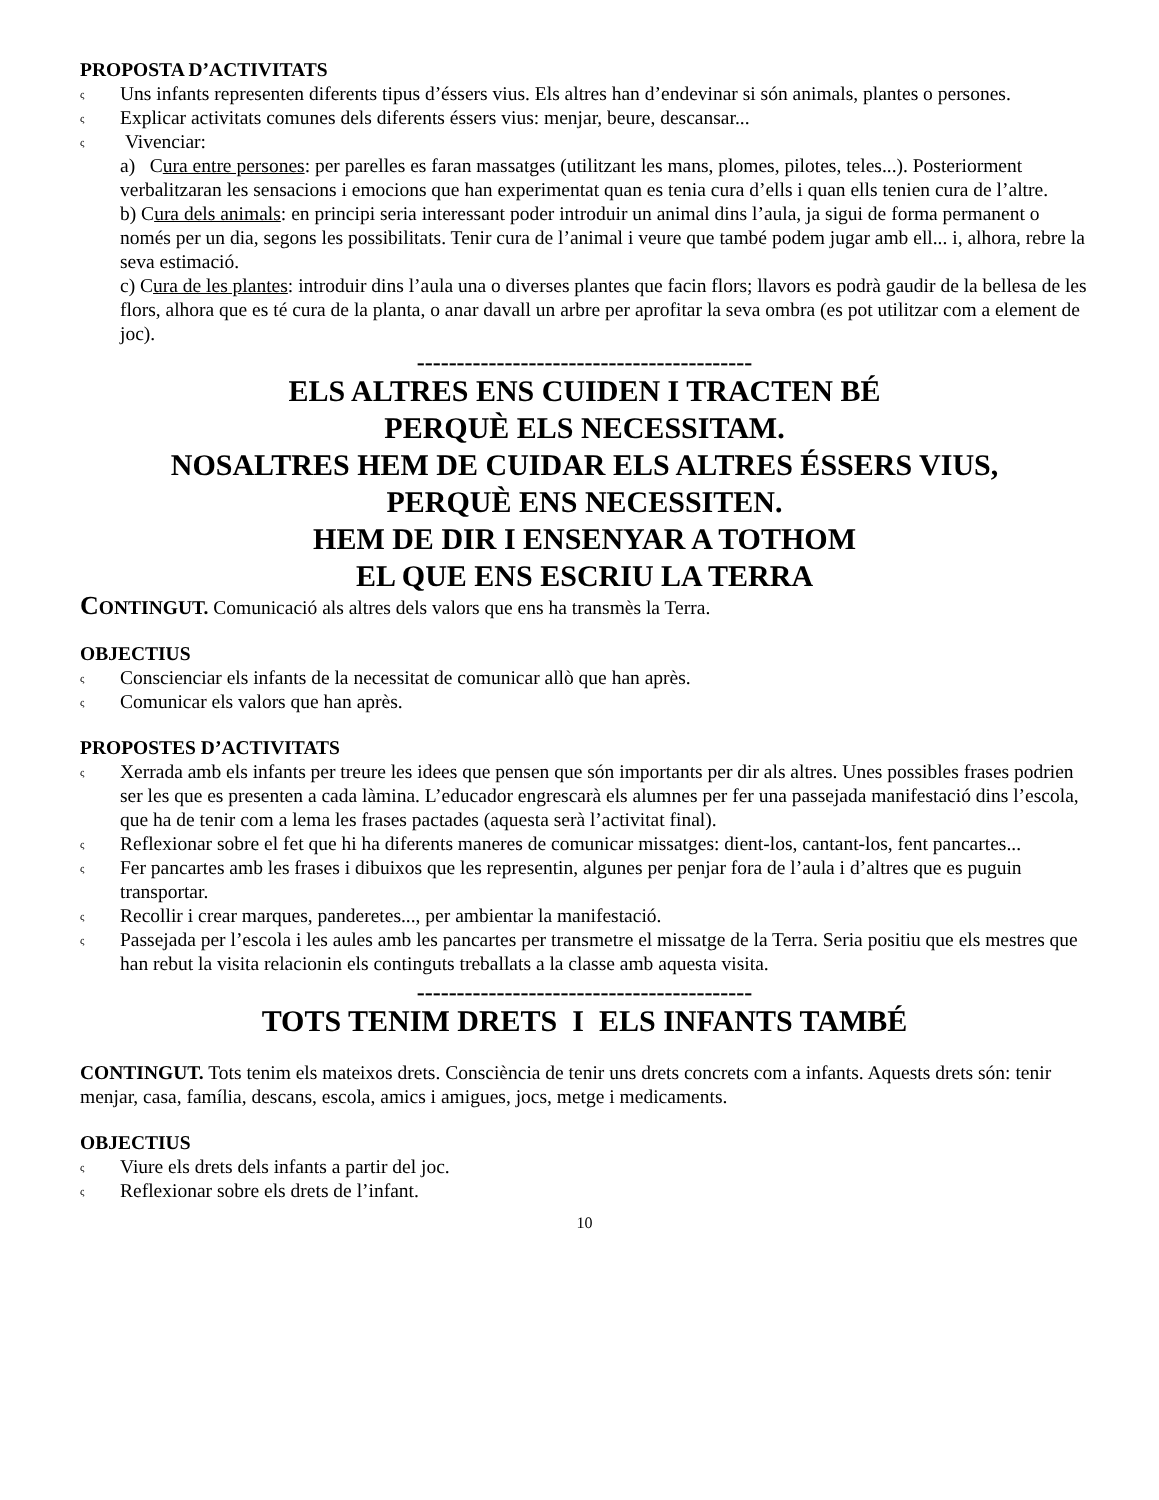PROPOSTA D’ACTIVITATS
ς Uns infants representen diferents tipus d’éssers vius. Els altres han d’endevinar si són animals, plantes o persones.
ς Explicar activitats comunes dels diferents éssers vius: menjar, beure, descansar...
ς Vivenciar:
a) Cura entre persones: per parelles es faran massatges (utilitzant les mans, plomes, pilotes, teles...). Posteriorment verbalitzaran les sensacions i emocions que han experimentat quan es tenia cura d’ells i quan ells tenien cura de l’altre.
b) Cura dels animals: en principi seria interessant poder introduir un animal dins l’aula, ja sigui de forma permanent o només per un dia, segons les possibilitats. Tenir cura de l’animal i veure que també podem jugar amb ell... i, alhora, rebre la seva estimació.
c) Cura de les plantes: introduir dins l’aula una o diverses plantes que facin flors; llavors es podrà gaudir de la bellesa de les flors, alhora que es té cura de la planta, o anar davall un arbre per aprofitar la seva ombra (es pot utilitzar com a element de joc).
------------------------------------------
ELS ALTRES ENS CUIDEN I TRACTEN BÉ
PERQUÈ ELS NECESSITAM.
NOSALTRES HEM DE CUIDAR ELS ALTRES ÉSSERS VIUS,
PERQUÈ ENS NECESSITEN.
HEM DE DIR I ENSENYAR A TOTHOM
EL QUE ENS ESCRIU LA TERRA
CONTINGUT. Comunicació als altres dels valors que ens ha transmès la Terra.
OBJECTIUS
ς Conscienciar els infants de la necessitat de comunicar allò que han après.
ς Comunicar els valors que han après.
PROPOSTES D’ACTIVITATS
ς Xerrada amb els infants per treure les idees que pensen que són importants per dir als altres. Unes possibles frases podrien ser les que es presenten a cada làmina. L’educador engrescarà els alumnes per fer una passejada manifestació dins l’escola, que ha de tenir com a lema les frases pactades (aquesta serà l’activitat final).
ς Reflexionar sobre el fet que hi ha diferents maneres de comunicar missatges: dient-los, cantant-los, fent pancartes...
ς Fer pancartes amb les frases i dibuixos que les representin, algunes per penjar fora de l’aula i d’altres que es puguin transportar.
ς Recollir i crear marques, panderetes..., per ambientar la manifestació.
ς Passejada per l’escola i les aules amb les pancartes per transmetre el missatge de la Terra. Seria positiu que els mestres que han rebut la visita relacionin els continguts treballats a la classe amb aquesta visita.
------------------------------------------
TOTS TENIM DRETS I ELS INFANTS TAMBÉ
CONTINGUT. Tots tenim els mateixos drets. Consciència de tenir uns drets concrets com a infants. Aquests drets són: tenir menjar, casa, família, descans, escola, amics i amigues, jocs, metge i medicaments.
OBJECTIUS
ς Viure els drets dels infants a partir del joc.
ς Reflexionar sobre els drets de l’infant.
10